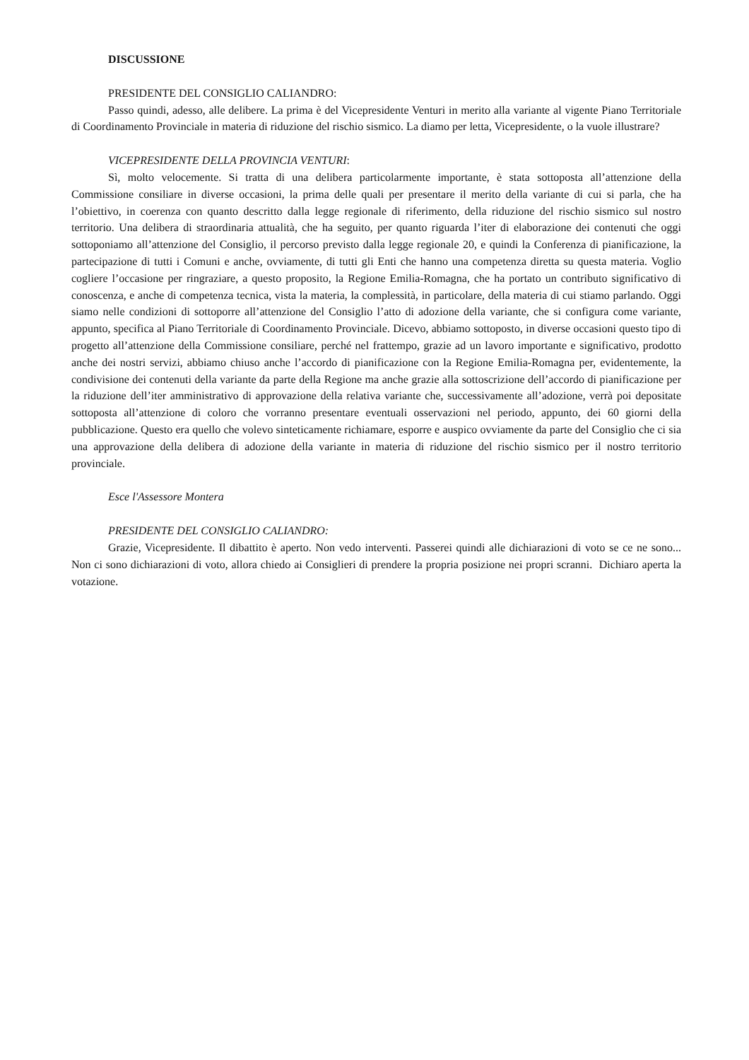DISCUSSIONE
PRESIDENTE DEL CONSIGLIO CALIANDRO:
Passo quindi, adesso, alle delibere. La prima è del Vicepresidente Venturi in merito alla variante al vigente Piano Territoriale di Coordinamento Provinciale in materia di riduzione del rischio sismico. La diamo per letta, Vicepresidente, o la vuole illustrare?
VICEPRESIDENTE DELLA PROVINCIA VENTURI:
Sì, molto velocemente. Si tratta di una delibera particolarmente importante, è stata sottoposta all’attenzione della Commissione consiliare in diverse occasioni, la prima delle quali per presentare il merito della variante di cui si parla, che ha l’obiettivo, in coerenza con quanto descritto dalla legge regionale di riferimento, della riduzione del rischio sismico sul nostro territorio. Una delibera di straordinaria attualità, che ha seguito, per quanto riguarda l’iter di elaborazione dei contenuti che oggi sottoponiamo all’attenzione del Consiglio, il percorso previsto dalla legge regionale 20, e quindi la Conferenza di pianificazione, la partecipazione di tutti i Comuni e anche, ovviamente, di tutti gli Enti che hanno una competenza diretta su questa materia. Voglio cogliere l’occasione per ringraziare, a questo proposito, la Regione Emilia-Romagna, che ha portato un contributo significativo di conoscenza, e anche di competenza tecnica, vista la materia, la complessità, in particolare, della materia di cui stiamo parlando. Oggi siamo nelle condizioni di sottoporre all’attenzione del Consiglio l’atto di adozione della variante, che si configura come variante, appunto, specifica al Piano Territoriale di Coordinamento Provinciale. Dicevo, abbiamo sottoposto, in diverse occasioni questo tipo di progetto all’attenzione della Commissione consiliare, perché nel frattempo, grazie ad un lavoro importante e significativo, prodotto anche dei nostri servizi, abbiamo chiuso anche l’accordo di pianificazione con la Regione Emilia-Romagna per, evidentemente, la condivisione dei contenuti della variante da parte della Regione ma anche grazie alla sottoscrizione dell’accordo di pianificazione per la riduzione dell’iter amministrativo di approvazione della relativa variante che, successivamente all’adozione, verrà poi depositate sottoposta all’attenzione di coloro che vorranno presentare eventuali osservazioni nel periodo, appunto, dei 60 giorni della pubblicazione. Questo era quello che volevo sinteticamente richiamare, esporre e auspico ovviamente da parte del Consiglio che ci sia una approvazione della delibera di adozione della variante in materia di riduzione del rischio sismico per il nostro territorio provinciale.
Esce l'Assessore Montera
PRESIDENTE DEL CONSIGLIO CALIANDRO:
Grazie, Vicepresidente. Il dibattito è aperto. Non vedo interventi. Passerei quindi alle dichiarazioni di voto se ce ne sono... Non ci sono dichiarazioni di voto, allora chiedo ai Consiglieri di prendere la propria posizione nei propri scranni. Dichiaro aperta la votazione.